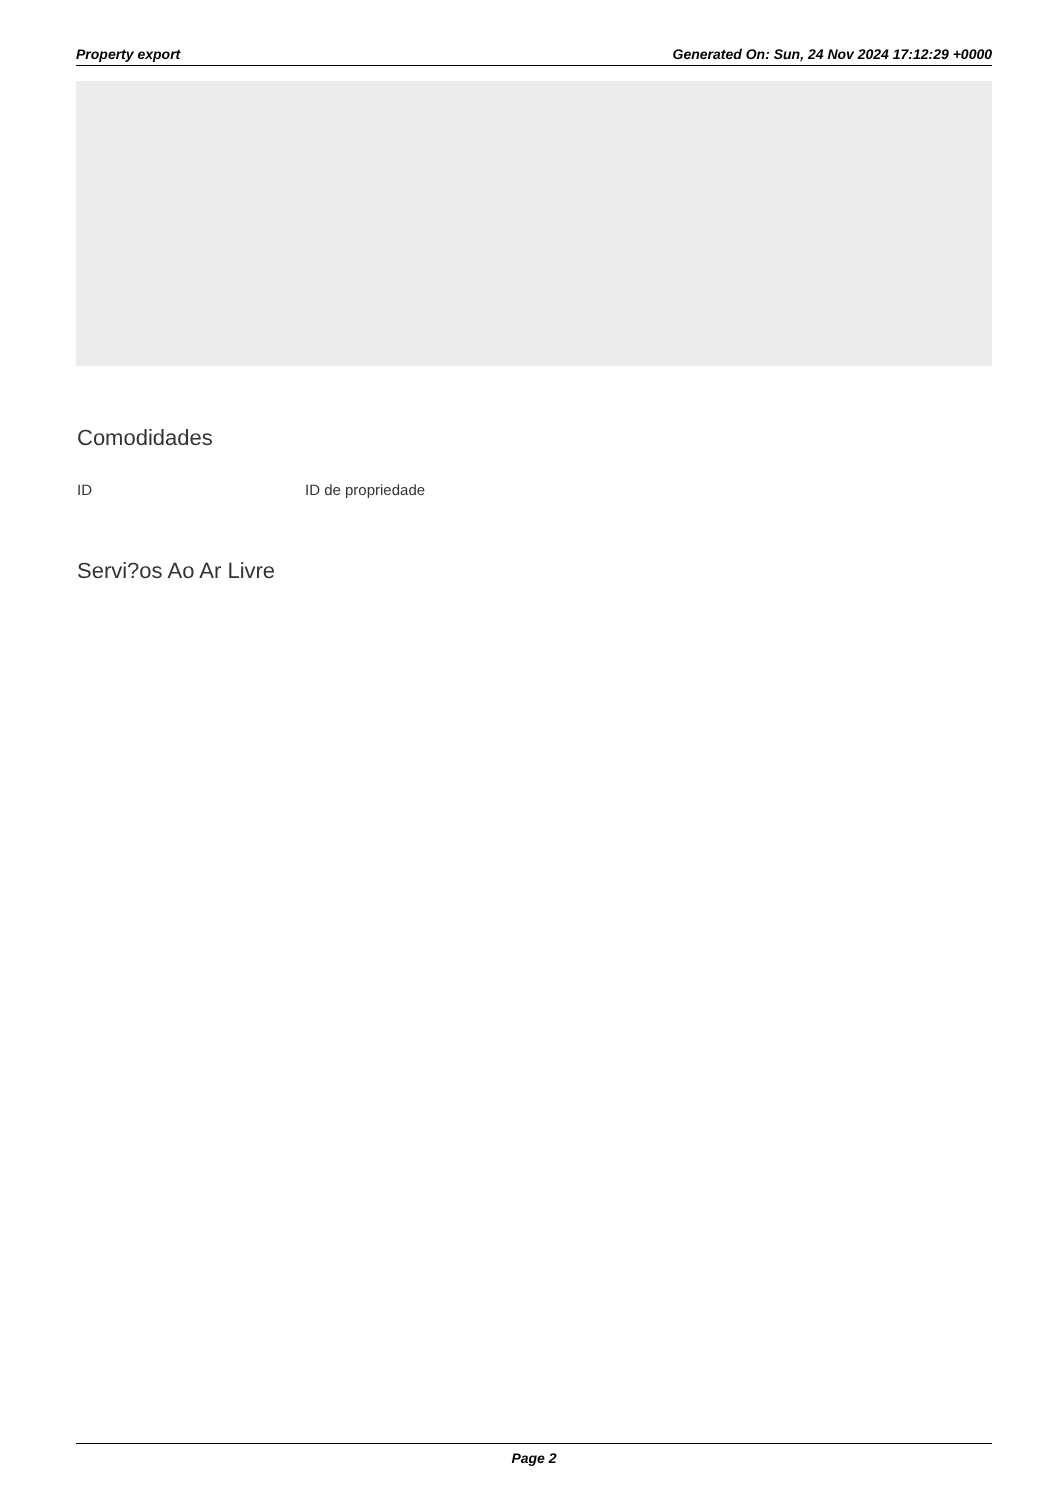Property export Generated On: Sun, 24 Nov 2024 17:12:29 +0000
Comodidades
ID ID de propriedade
Servi?os Ao Ar Livre
Page 2